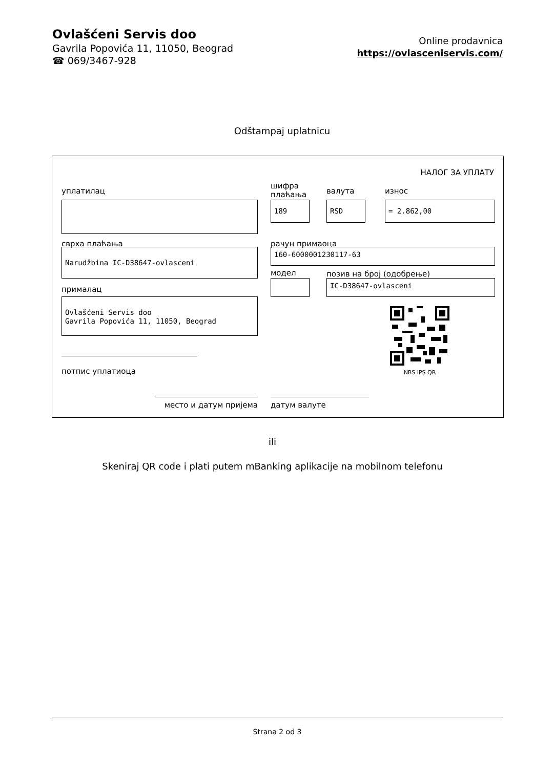Ovlašćeni Servis doo
Gavrila Popovića 11, 11050, Beograd
☎ 069/3467-928
Online prodavnica
https://ovlasceniservis.com/
Odštampaj uplatnicu
НАЛОГ ЗА УПЛАТУ
уплатилац
шифра
плаћања
валута износ
189 RSD = 2.862,00
сврха плаћања рачун примаоца
Narudžbina IC-D38647-ovlasceni 160-6000001230117-63
модел позив на број (одобрење)
IC-D38647-ovlasceni
прималац
Ovlašćeni Servis doo
Gavrila Popovića 11, 11050, Beograd
NBS IPS QR
потпис уплатиоца
место и датум пријема датум валуте
ili
Skeniraj QR code i plati putem mBanking aplikacije na mobilnom telefonu
Strana 2 od 3